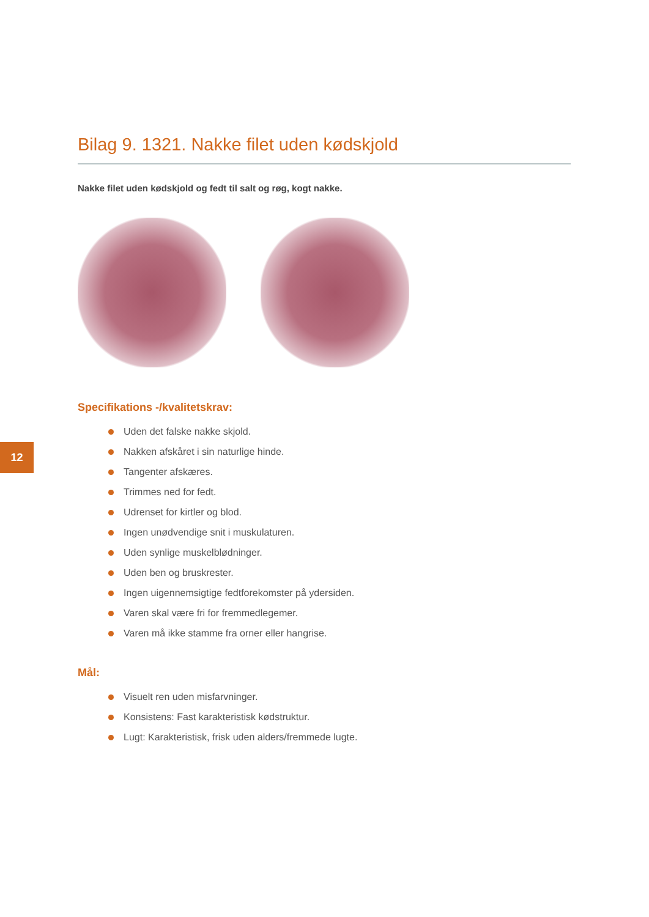12
Bilag 9. 1321. Nakke filet uden kødskjold
Nakke filet uden kødskjold og fedt til salt og røg, kogt nakke.
Specifikations -/kvalitetskrav:
Uden det falske nakke skjold.
Nakken afskåret i sin naturlige hinde.
Tangenter afskæres.
Trimmes ned for fedt.
Udrenset for kirtler og blod.
Ingen unødvendige snit i muskulaturen.
Uden synlige muskelblødninger.
Uden ben og bruskrester.
Ingen uigennemsigtige fedtforekomster på ydersiden.
Varen skal være fri for fremmedlegemer.
Varen må ikke stamme fra orner eller hangrise.
Mål:
Visuelt ren uden misfarvninger.
Konsistens: Fast karakteristisk kødstruktur.
Lugt: Karakteristisk, frisk uden alders/fremmede lugte.